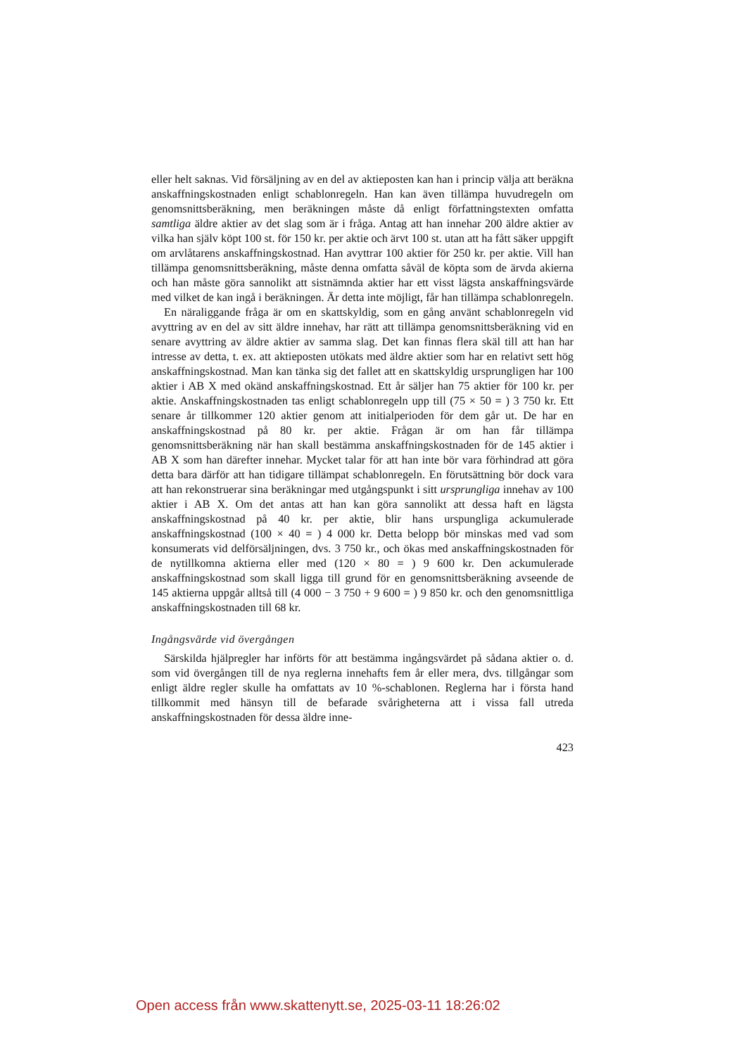eller helt saknas. Vid försäljning av en del av aktieposten kan han i princip välja att beräkna anskaffningskostnaden enligt schablonregeln. Han kan även tillämpa huvudregeln om genomsnittsberäkning, men beräkningen måste då enligt författningstexten omfatta samtliga äldre aktier av det slag som är i fråga. Antag att han innehar 200 äldre aktier av vilka han själv köpt 100 st. för 150 kr. per aktie och ärvt 100 st. utan att ha fått säker uppgift om arvlåtarens anskaffningskostnad. Han avyttrar 100 aktier för 250 kr. per aktie. Vill han tillämpa genomsnittsberäkning, måste denna omfatta såväl de köpta som de ärvda akierna och han måste göra sannolikt att sistnämnda aktier har ett visst lägsta anskaffningsvärde med vilket de kan ingå i beräkningen. Är detta inte möjligt, får han tillämpa schablonregeln.
En näraliggande fråga är om en skattskyldig, som en gång använt schablonregeln vid avyttring av en del av sitt äldre innehav, har rätt att tillämpa genomsnittsberäkning vid en senare avyttring av äldre aktier av samma slag. Det kan finnas flera skäl till att han har intresse av detta, t. ex. att aktieposten utökats med äldre aktier som har en relativt sett hög anskaffningskostnad. Man kan tänka sig det fallet att en skattskyldig ursprungligen har 100 aktier i AB X med okänd anskaffningskostnad. Ett år säljer han 75 aktier för 100 kr. per aktie. Anskaffningskostnaden tas enligt schablonregeln upp till (75 × 50 = ) 3 750 kr. Ett senare år tillkommer 120 aktier genom att initialperioden för dem går ut. De har en anskaffningskostnad på 80 kr. per aktie. Frågan är om han får tillämpa genomsnittsberäkning när han skall bestämma anskaffningskostnaden för de 145 aktier i AB X som han därefter innehar. Mycket talar för att han inte bör vara förhindrad att göra detta bara därför att han tidigare tillämpat schablonregeln. En förutsättning bör dock vara att han rekonstruerar sina beräkningar med utgångspunkt i sitt ursprungliga innehav av 100 aktier i AB X. Om det antas att han kan göra sannolikt att dessa haft en lägsta anskaffningskostnad på 40 kr. per aktie, blir hans urspungliga ackumulerade anskaffningskostnad (100 × 40 = ) 4 000 kr. Detta belopp bör minskas med vad som konsumerats vid delförsäljningen, dvs. 3 750 kr., och ökas med anskaffningskostnaden för de nytillkomna aktierna eller med (120 × 80 = ) 9 600 kr. Den ackumulerade anskaffningskostnad som skall ligga till grund för en genomsnittsberäkning avseende de 145 aktierna uppgår alltså till (4 000 − 3 750 + 9 600 = ) 9 850 kr. och den genomsnittliga anskaffningskostnaden till 68 kr.
Ingångsvärde vid övergången
Särskilda hjälpregler har införts för att bestämma ingångsvärdet på sådana aktier o. d. som vid övergången till de nya reglerna innehafts fem år eller mera, dvs. tillgångar som enligt äldre regler skulle ha omfattats av 10 %-schablonen. Reglerna har i första hand tillkommit med hänsyn till de befarade svårigheterna att i vissa fall utreda anskaffningskostnaden för dessa äldre inne-
423
Open access från www.skattenytt.se, 2025-03-11 18:26:02